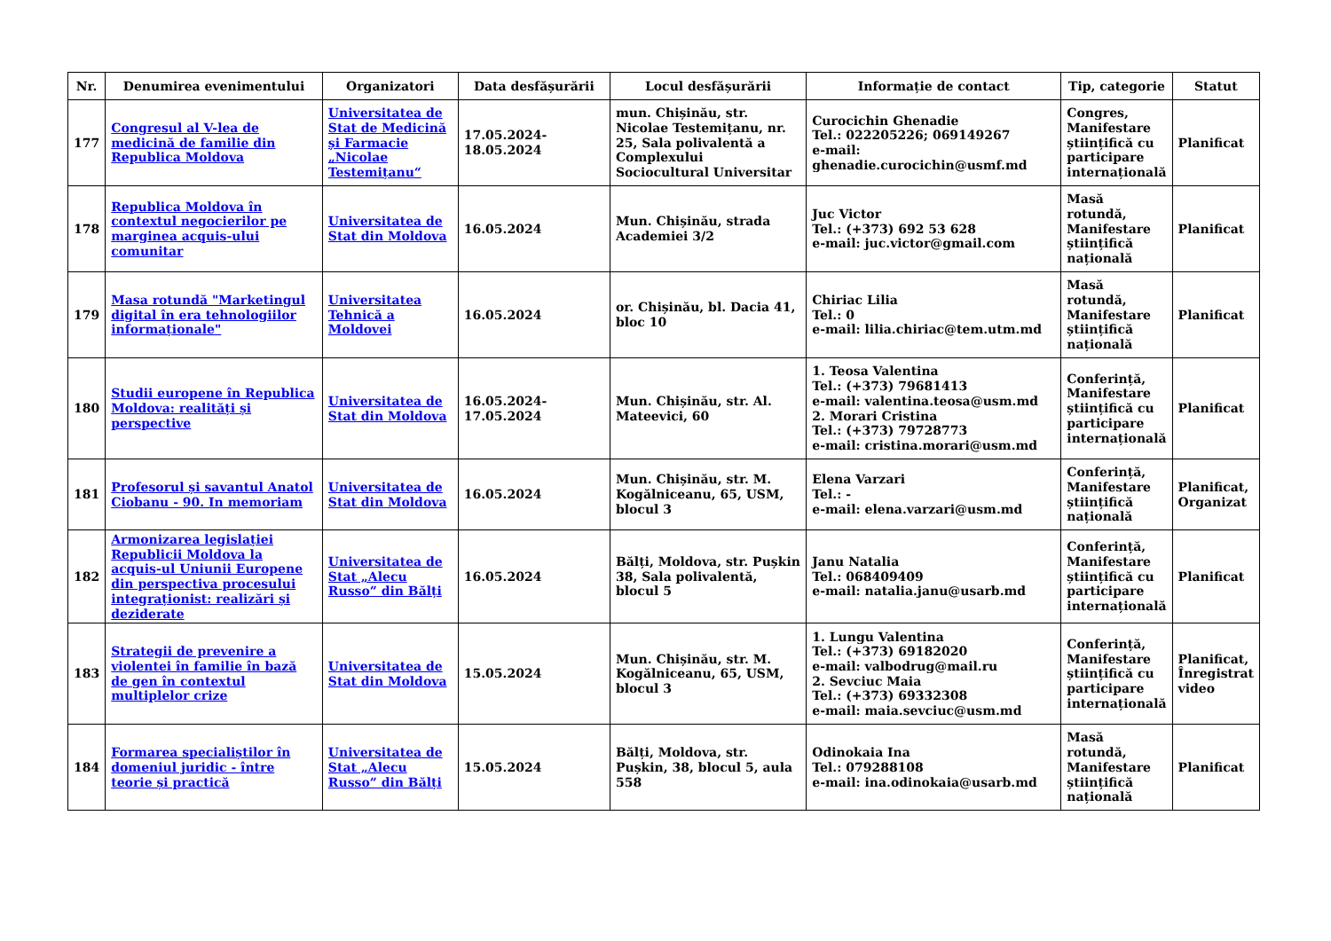| Nr. | Denumirea evenimentului | Organizatori | Data desfășurării | Locul desfășurării | Informație de contact | Tip, categorie | Statut |
| --- | --- | --- | --- | --- | --- | --- | --- |
| 177 | Congresul al V-lea de medicină de familie din Republica Moldova | Universitatea de Stat de Medicină și Farmacie „Nicolae Testemițanu“ | 17.05.2024-18.05.2024 | mun. Chișinău, str. Nicolae Testemițanu, nr. 25, Sala polivalentă a Complexului Sociocultural Universitar | Curocichin Ghenadie Tel.: 022205226; 069149267 e-mail: ghenadie.curocichin@usmf.md | Congres, Manifestare științifică cu participare internațională | Planificat |
| 178 | Republica Moldova în contextul negocierilor pe marginea acquis-ului comunitar | Universitatea de Stat din Moldova | 16.05.2024 | Mun. Chișinău, strada Academiei 3/2 | Juc Victor Tel.: (+373) 692 53 628 e-mail: juc.victor@gmail.com | Masă rotundă, Manifestare științifică națională | Planificat |
| 179 | Masa rotundă "Marketingul digital în era tehnologiilor informaționale" | Universitatea Tehnică a Moldovei | 16.05.2024 | or. Chișinău, bl. Dacia 41, bloc 10 | Chiriac Lilia Tel.: 0 e-mail: lilia.chiriac@tem.utm.md | Masă rotundă, Manifestare științifică națională | Planificat |
| 180 | Studii europene în Republica Moldova: realități și perspective | Universitatea de Stat din Moldova | 16.05.2024-17.05.2024 | Mun. Chișinău, str. Al. Mateevici, 60 | 1. Teosa Valentina Tel.: (+373) 79681413 e-mail: valentina.teosa@usm.md 2. Morari Cristina Tel.: (+373) 79728773 e-mail: cristina.morari@usm.md | Conferință, Manifestare științifică cu participare internațională | Planificat |
| 181 | Profesorul și savantul Anatol Ciobanu - 90. In memoriam | Universitatea de Stat din Moldova | 16.05.2024 | Mun. Chișinău, str. M. Kogălniceanu, 65, USM, blocul 3 | Elena Varzari Tel.: - e-mail: elena.varzari@usm.md | Conferință, Manifestare științifică națională | Planificat, Organizat |
| 182 | Armonizarea legislației Republicii Moldova la acquis-ul Uniunii Europene din perspectiva procesului integraționist: realizări și deziderate | Universitatea de Stat „Alecu Russo” din Bălți | 16.05.2024 | Bălți, Moldova, str. Pușkin 38, Sala polivalentă, blocul 5 | Janu Natalia Tel.: 068409409 e-mail: natalia.janu@usarb.md | Conferință, Manifestare științifică cu participare internațională | Planificat |
| 183 | Strategii de prevenire a violentei în familie în bază de gen în contextul multiplelor crize | Universitatea de Stat din Moldova | 15.05.2024 | Mun. Chișinău, str. M. Kogălniceanu, 65, USM, blocul 3 | 1. Lungu Valentina Tel.: (+373) 69182020 e-mail: valbodrug@mail.ru 2. Sevciuc Maia Tel.: (+373) 69332308 e-mail: maia.sevciuc@usm.md | Conferință, Manifestare științifică cu participare internațională | Planificat, Înregistrat video |
| 184 | Formarea specialiștilor în domeniul juridic - între teorie și practică | Universitatea de Stat „Alecu Russo” din Bălți | 15.05.2024 | Bălți, Moldova, str. Pușkin, 38, blocul 5, aula 558 | Odinokaia Ina Tel.: 079288108 e-mail: ina.odinokaia@usarb.md | Masă rotundă, Manifestare științifică națională | Planificat |